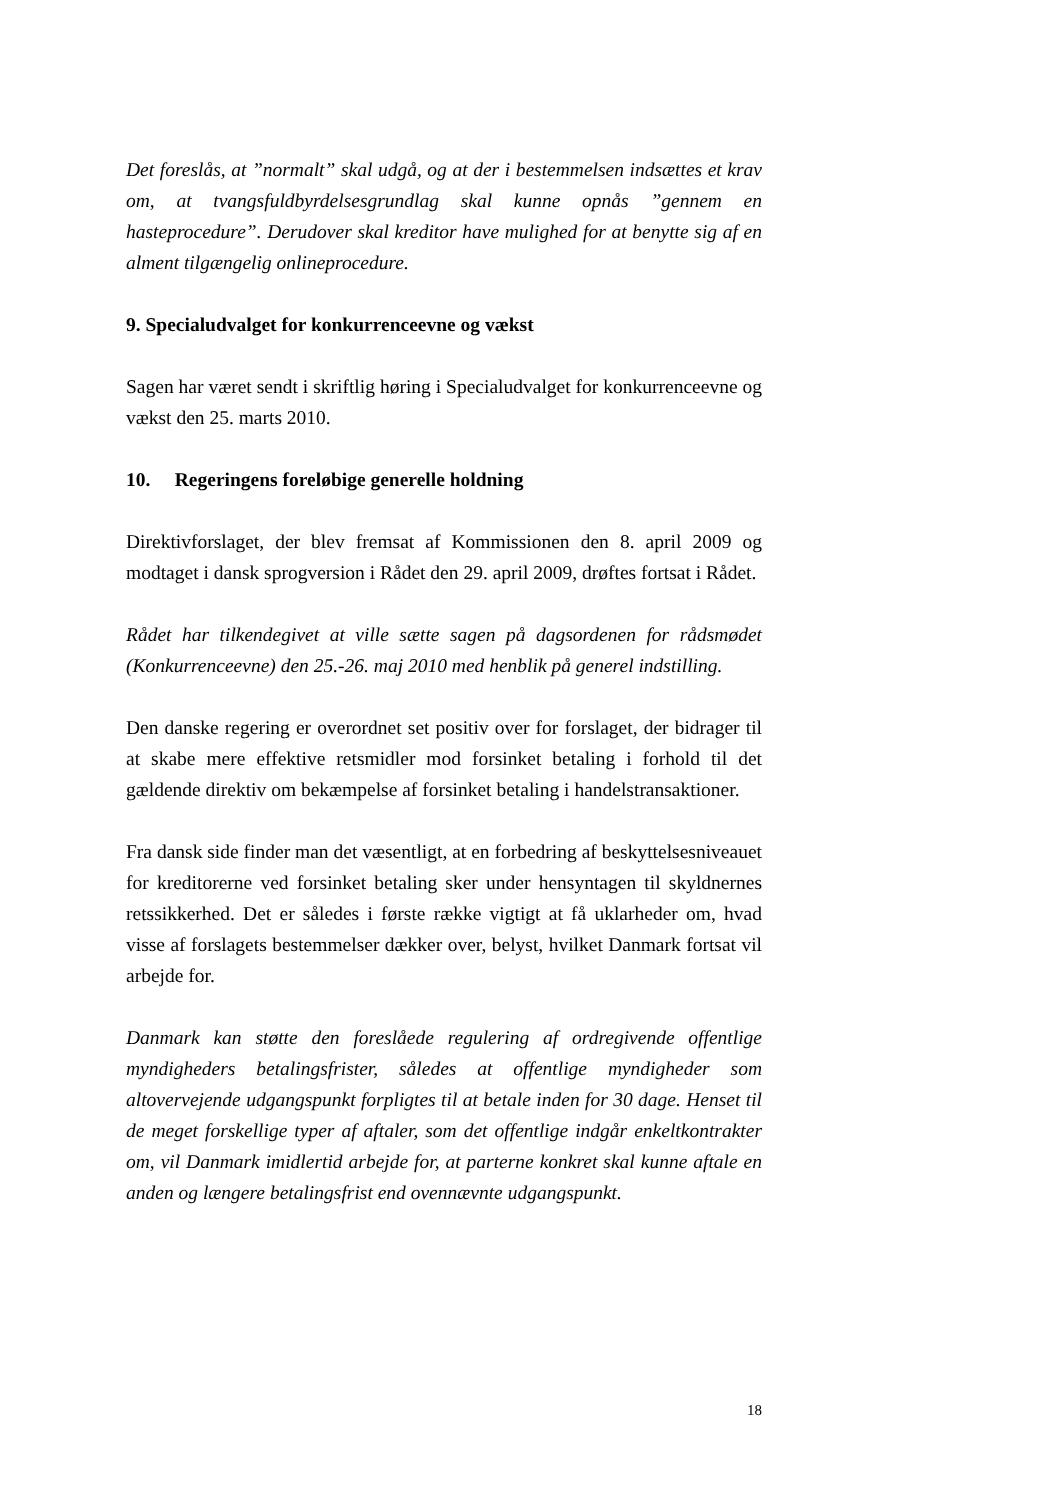Det foreslås, at ”normalt” skal udgå, og at der i bestemmelsen indsættes et krav om, at tvangsfuldbyrdelsesgrundlag skal kunne opnås ”gennem en hasteprocedure”. Derudover skal kreditor have mulighed for at benytte sig af en alment tilgængelig onlineprocedure.
9. Specialudvalget for konkurrenceevne og vækst
Sagen har været sendt i skriftlig høring i Specialudvalget for konkurrenceevne og vækst den 25. marts 2010.
10. Regeringens foreløbige generelle holdning
Direktivforslaget, der blev fremsat af Kommissionen den 8. april 2009 og modtaget i dansk sprogversion i Rådet den 29. april 2009, drøftes fortsat i Rådet.
Rådet har tilkendegivet at ville sætte sagen på dagsordenen for rådsmødet (Konkurrenceevne) den 25.-26. maj 2010 med henblik på generel indstilling.
Den danske regering er overordnet set positiv over for forslaget, der bidrager til at skabe mere effektive retsmidler mod forsinket betaling i forhold til det gældende direktiv om bekæmpelse af forsinket betaling i handelstransaktioner.
Fra dansk side finder man det væsentligt, at en forbedring af beskyttelsesniveauet for kreditorerne ved forsinket betaling sker under hensyntagen til skyldnernes retssikkerhed. Det er således i første række vigtigt at få uklarheder om, hvad visse af forslagets bestemmelser dækker over, belyst, hvilket Danmark fortsat vil arbejde for.
Danmark kan støtte den foreslåede regulering af ordregivende offentlige myndigheders betalingsfrister, således at offentlige myndigheder som altovervejende udgangspunkt forpligtes til at betale inden for 30 dage. Henset til de meget forskellige typer af aftaler, som det offentlige indgår enkeltkontrakter om, vil Danmark imidlertid arbejde for, at parterne konkret skal kunne aftale en anden og længere betalingsfrist end ovennævnte udgangspunkt.
18